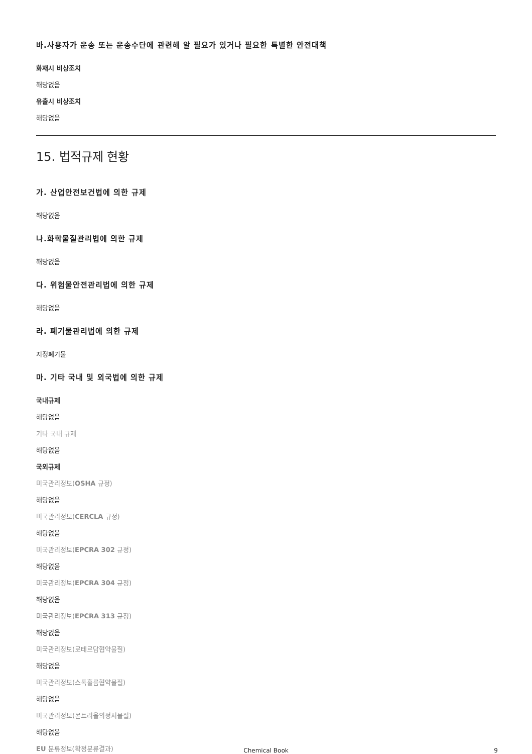바.사용자가 운송 또는 운송수단에 관련해 알 필요가 있거나 필요한 특별한 안전대책
화재시 비상조치
해당없음
유출시 비상조치
해당없음
15. 법적규제 현황
가. 산업안전보건법에 의한 규제
해당없음
나.화학물질관리법에 의한 규제
해당없음
다. 위험물안전관리법에 의한 규제
해당없음
라. 폐기물관리법에 의한 규제
지정폐기물
마. 기타 국내 및 외국법에 의한 규제
국내규제
해당없음
기타 국내 규제
해당없음
국외규제
미국관리정보(OSHA 규정)
해당없음
미국관리정보(CERCLA 규정)
해당없음
미국관리정보(EPCRA 302 규정)
해당없음
미국관리정보(EPCRA 304 규정)
해당없음
미국관리정보(EPCRA 313 규정)
해당없음
미국관리정보(로테르담협약물질)
해당없음
미국관리정보(스톡홀름협약물질)
해당없음
미국관리정보(몬트리올의정서물질)
해당없음
EU 분류정보(확정분류결과)
Chemical Book
9